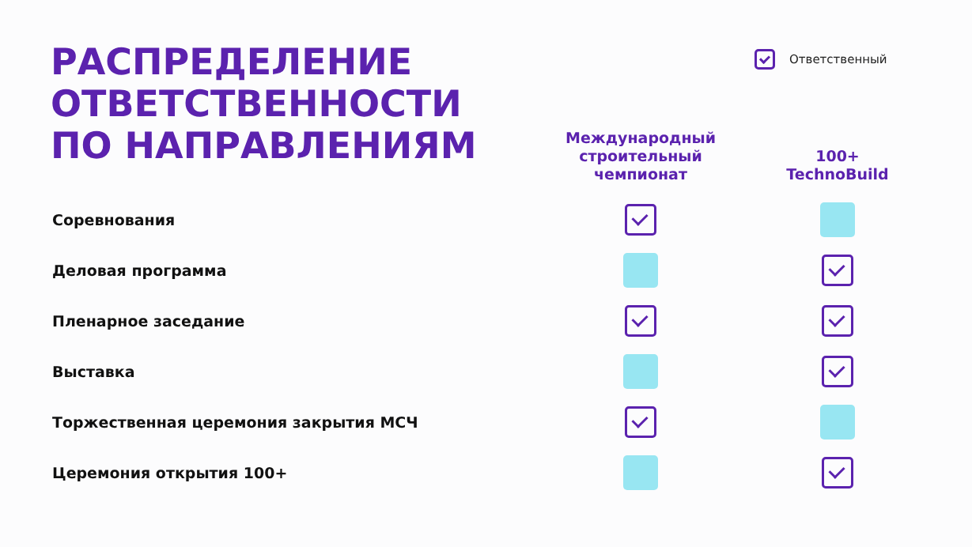РАСПРЕДЕЛЕНИЕ
ОТВЕТСТВЕННОСТИ
ПО НАПРАВЛЕНИЯМ
Ответственный
| | Международный строительный чемпионат | 100+ TechnoBuild |
| --- | --- | --- |
| Соревнования | | |
| Деловая программа | | |
| Пленарное заседание | | |
| Выставка | | |
| Торжественная церемония закрытия МСЧ | | |
| Церемония открытия 100+ | | |